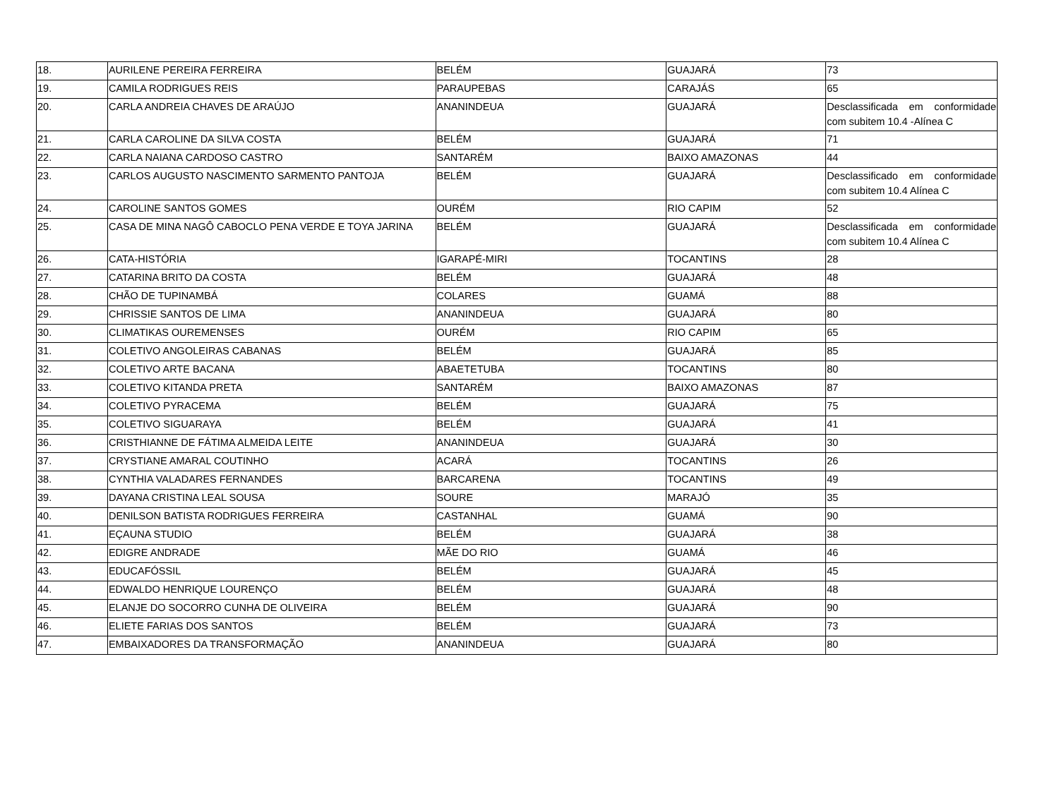| 18. | AURILENE PEREIRA FERREIRA | BELÉM | GUAJARÁ | 73 |
| 19. | CAMILA RODRIGUES REIS | PARAUPEBAS | CARAJÁS | 65 |
| 20. | CARLA ANDREIA CHAVES DE ARAÚJO | ANANINDEUA | GUAJARÁ | Desclassificada em conformidade com subitem 10.4 -Alínea C |
| 21. | CARLA CAROLINE DA SILVA COSTA | BELÉM | GUAJARÁ | 71 |
| 22. | CARLA NAIANA CARDOSO CASTRO | SANTARÉM | BAIXO AMAZONAS | 44 |
| 23. | CARLOS AUGUSTO NASCIMENTO SARMENTO PANTOJA | BELÉM | GUAJARÁ | Desclassificado em conformidade com subitem 10.4 Alínea C |
| 24. | CAROLINE SANTOS GOMES | OURÉM | RIO CAPIM | 52 |
| 25. | CASA DE MINA NAGÔ CABOCLO PENA VERDE E TOYA JARINA | BELÉM | GUAJARÁ | Desclassificada em conformidade com subitem 10.4 Alínea C |
| 26. | CATA-HISTÓRIA | IGARAPÉ-MIRI | TOCANTINS | 28 |
| 27. | CATARINA BRITO DA COSTA | BELÉM | GUAJARÁ | 48 |
| 28. | CHÃO DE TUPINAMBÁ | COLARES | GUAMÁ | 88 |
| 29. | CHRISSIE SANTOS DE LIMA | ANANINDEUA | GUAJARÁ | 80 |
| 30. | CLIMATIKAS OUREMENSES | OURÉM | RIO CAPIM | 65 |
| 31. | COLETIVO ANGOLEIRAS CABANAS | BELÉM | GUAJARÁ | 85 |
| 32. | COLETIVO ARTE BACANA | ABAETETUBA | TOCANTINS | 80 |
| 33. | COLETIVO KITANDA PRETA | SANTARÉM | BAIXO AMAZONAS | 87 |
| 34. | COLETIVO PYRACEMA | BELÉM | GUAJARÁ | 75 |
| 35. | COLETIVO SIGUARAYA | BELÉM | GUAJARÁ | 41 |
| 36. | CRISTHIANNE DE FÁTIMA ALMEIDA LEITE | ANANINDEUA | GUAJARÁ | 30 |
| 37. | CRYSTIANE AMARAL COUTINHO | ACARÁ | TOCANTINS | 26 |
| 38. | CYNTHIA VALADARES FERNANDES | BARCARENA | TOCANTINS | 49 |
| 39. | DAYANA CRISTINA LEAL SOUSA | SOURE | MARAJÓ | 35 |
| 40. | DENILSON BATISTA RODRIGUES FERREIRA | CASTANHAL | GUAMÁ | 90 |
| 41. | EÇAUNA STUDIO | BELÉM | GUAJARÁ | 38 |
| 42. | EDIGRE ANDRADE | MÃE DO RIO | GUAMÁ | 46 |
| 43. | EDUCAFÓSSIL | BELÉM | GUAJARÁ | 45 |
| 44. | EDWALDO HENRIQUE LOURENÇO | BELÉM | GUAJARÁ | 48 |
| 45. | ELANJE DO SOCORRO CUNHA DE OLIVEIRA | BELÉM | GUAJARÁ | 90 |
| 46. | ELIETE FARIAS DOS SANTOS | BELÉM | GUAJARÁ | 73 |
| 47. | EMBAIXADORES DA TRANSFORMAÇÃO | ANANINDEUA | GUAJARÁ | 80 |